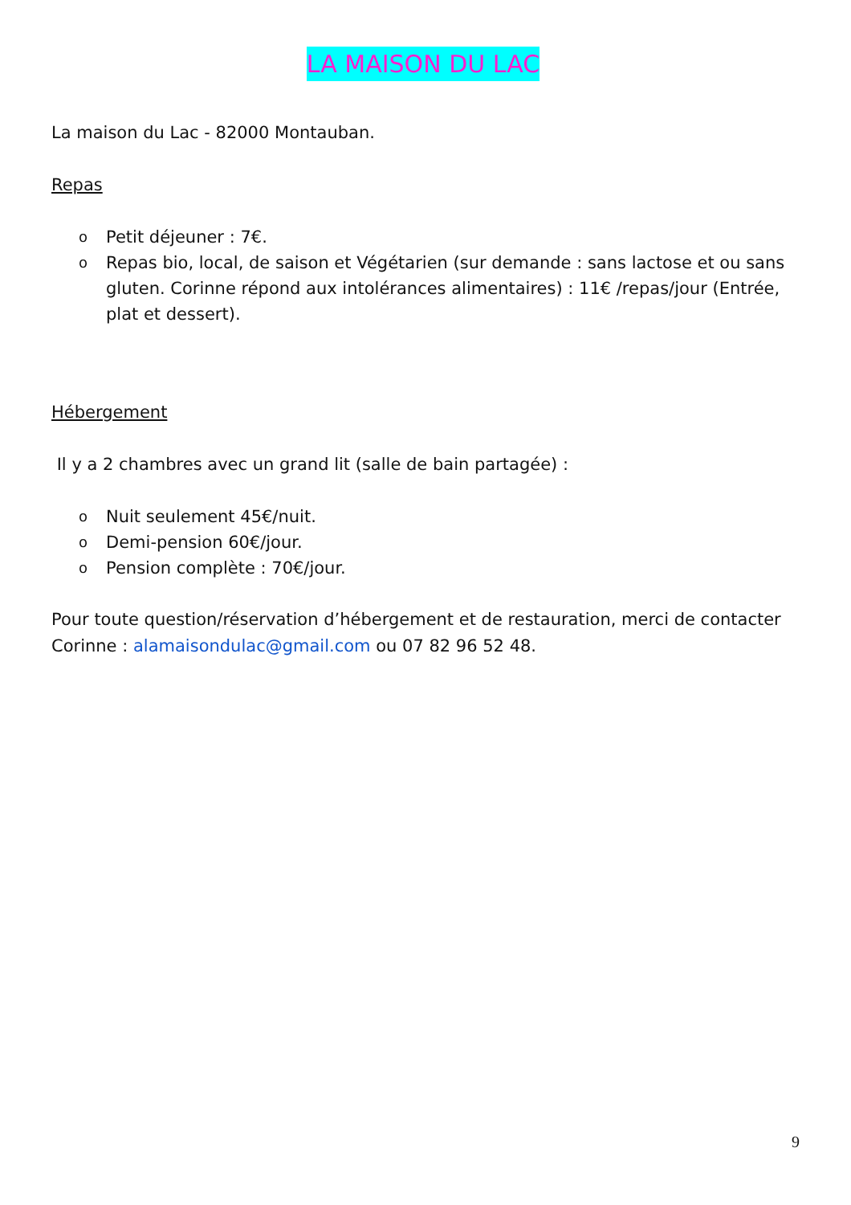LA MAISON DU LAC
La maison du Lac - 82000 Montauban.
Repas
o Petit déjeuner : 7€.
o Repas bio, local, de saison et Végétarien (sur demande : sans lactose et ou sans gluten. Corinne répond aux intolérances alimentaires) : 11€ /repas/jour (Entrée, plat et dessert).
Hébergement
Il y a 2 chambres avec un grand lit (salle de bain partagée) :
o Nuit seulement 45€/nuit.
o Demi-pension 60€/jour.
o Pension complète : 70€/jour.
Pour toute question/réservation d’hébergement et de restauration, merci de contacter Corinne : alamaisondulac@gmail.com ou 07 82 96 52 48.
9